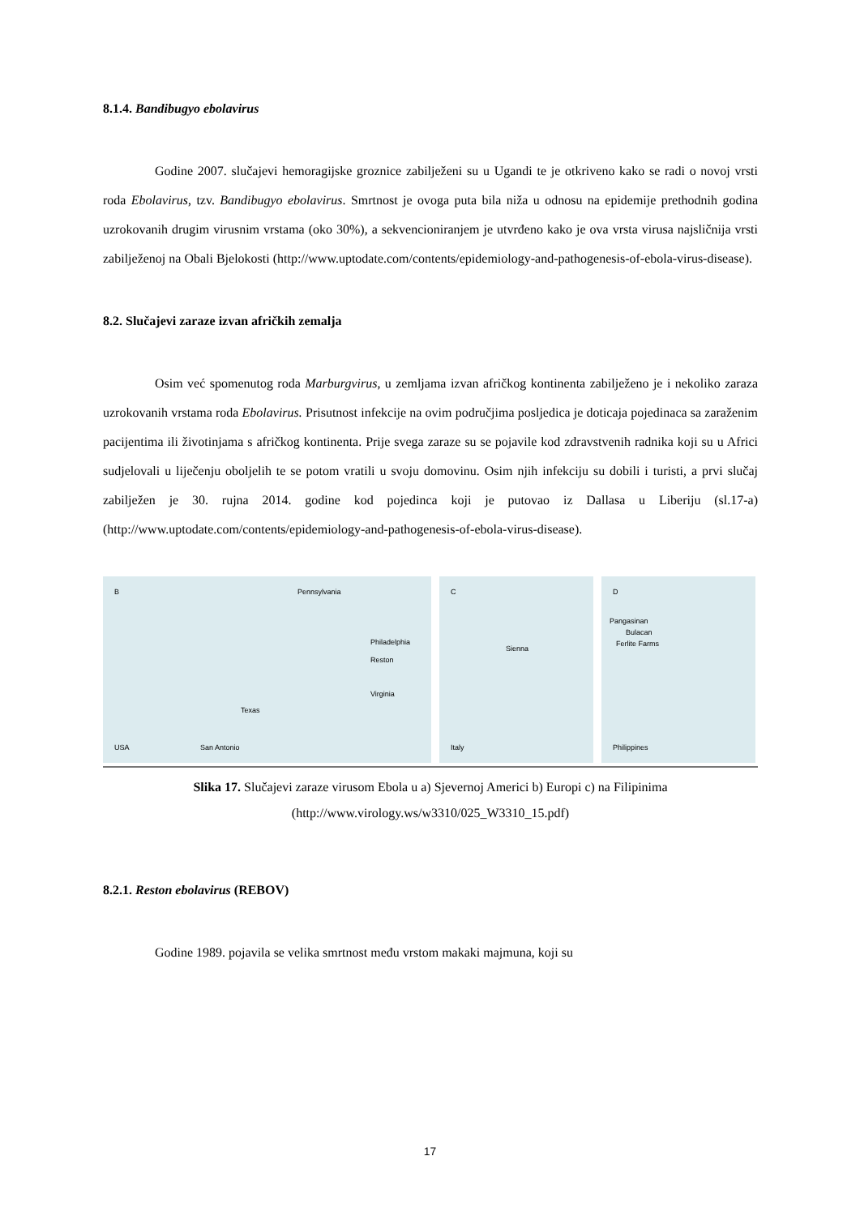8.1.4. Bandibugyo ebolavirus
Godine 2007. slučajevi hemoragijske groznice zabilježeni su u Ugandi te je otkriveno kako se radi o novoj vrsti roda Ebolavirus, tzv. Bandibugyo ebolavirus. Smrtnost je ovoga puta bila niža u odnosu na epidemije prethodnih godina uzrokovanih drugim virusnim vrstama (oko 30%), a sekvencioniranjem je utvrđeno kako je ova vrsta virusa najsličnija vrsti zabilježenoj na Obali Bjelokosti (http://www.uptodate.com/contents/epidemiology-and-pathogenesis-of-ebola-virus-disease).
8.2. Slučajevi zaraze izvan afričkih zemalja
Osim već spomenutog roda Marburgvirus, u zemljama izvan afričkog kontinenta zabilježeno je i nekoliko zaraza uzrokovanih vrstama roda Ebolavirus. Prisutnost infekcije na ovim područjima posljedica je doticaja pojedinaca sa zaraženim pacijentima ili životinjama s afričkog kontinenta. Prije svega zaraze su se pojavile kod zdravstvenih radnika koji su u Africi sudjelovali u liječenju oboljelih te se potom vratili u svoju domovinu. Osim njih infekciju su dobili i turisti, a prvi slučaj zabilježen je 30. rujna 2014. godine kod pojedinca koji je putovao iz Dallasa u Liberiju (sl.17-a) (http://www.uptodate.com/contents/epidemiology-and-pathogenesis-of-ebola-virus-disease).
B Pennsylvania
Philadelphia
Reston
Virginia
Texas
USA San Antonio
C
Sienna
Italy
D
Pangasinan
Bulacan
Ferlite Farms
Philippines
Slika 17. Slučajevi zaraze virusom Ebola u a) Sjevernoj Americi b) Europi c) na Filipinima
(http://www.virology.ws/w3310/025_W3310_15.pdf)
8.2.1. Reston ebolavirus (REBOV)
Godine 1989. pojavila se velika smrtnost među vrstom makaki majmuna, koji su
17